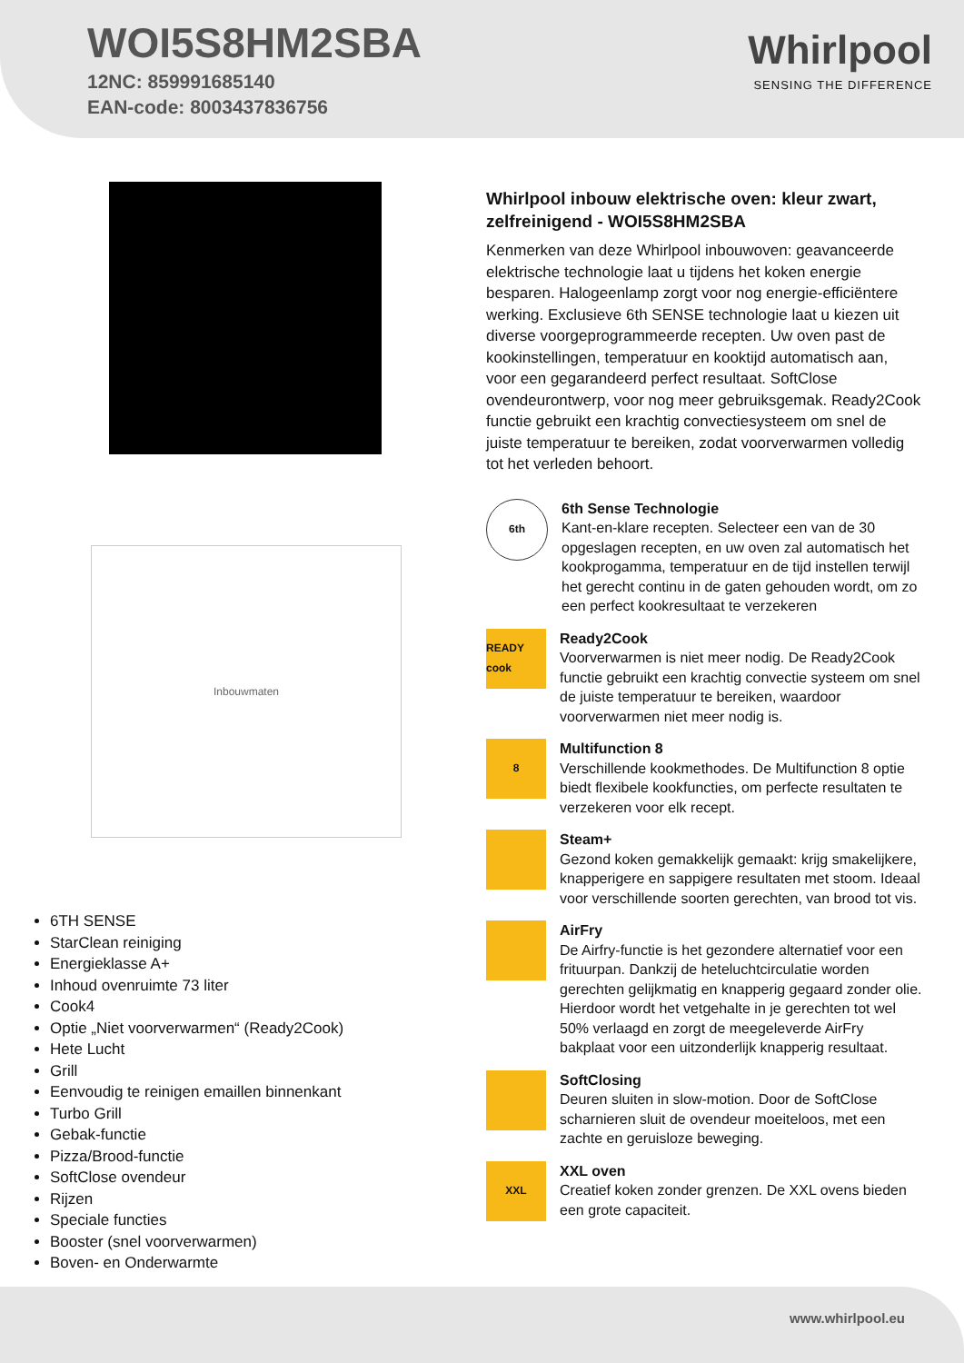WOI5S8HM2SBA
12NC: 859991685140
EAN-code: 8003437836756
Whirlpool
SENSING THE DIFFERENCE
Inbouwmaten
6TH SENSE
StarClean reiniging
Energieklasse A+
Inhoud ovenruimte 73 liter
Cook4
Optie „Niet voorverwarmen“ (Ready2Cook)
Hete Lucht
Grill
Eenvoudig te reinigen emaillen binnenkant
Turbo Grill
Gebak-functie
Pizza/Brood-functie
SoftClose ovendeur
Rijzen
Speciale functies
Booster (snel voorverwarmen)
Boven- en Onderwarmte
Whirlpool inbouw elektrische oven: kleur zwart, zelfreinigend - WOI5S8HM2SBA
Kenmerken van deze Whirlpool inbouwoven: geavanceerde elektrische technologie laat u tijdens het koken energie besparen. Halogeenlamp zorgt voor nog energie-efficiëntere werking. Exclusieve 6th SENSE technologie laat u kiezen uit diverse voorgeprogrammeerde recepten. Uw oven past de kookinstellingen, temperatuur en kooktijd automatisch aan, voor een gegarandeerd perfect resultaat. SoftClose ovendeurontwerp, voor nog meer gebruiksgemak. Ready2Cook functie gebruikt een krachtig convectiesysteem om snel de juiste temperatuur te bereiken, zodat voorverwarmen volledig tot het verleden behoort.
6th
6th Sense Technologie
Kant-en-klare recepten. Selecteer een van de 30 opgeslagen recepten, en uw oven zal automatisch het kookprogamma, temperatuur en de tijd instellen terwijl het gerecht continu in de gaten gehouden wordt, om zo een perfect kookresultaat te verzekeren
READY cook
Ready2Cook
Voorverwarmen is niet meer nodig. De Ready2Cook functie gebruikt een krachtig convectie systeem om snel de juiste temperatuur te bereiken, waardoor voorverwarmen niet meer nodig is.
8
Multifunction 8
Verschillende kookmethodes. De Multifunction 8 optie biedt flexibele kookfuncties, om perfecte resultaten te verzekeren voor elk recept.
Steam+
Gezond koken gemakkelijk gemaakt: krijg smakelijkere, knapperigere en sappigere resultaten met stoom. Ideaal voor verschillende soorten gerechten, van brood tot vis.
AirFry
De Airfry-functie is het gezondere alternatief voor een frituurpan. Dankzij de heteluchtcirculatie worden gerechten gelijkmatig en knapperig gegaard zonder olie. Hierdoor wordt het vetgehalte in je gerechten tot wel 50% verlaagd en zorgt de meegeleverde AirFry bakplaat voor een uitzonderlijk knapperig resultaat.
SoftClosing
Deuren sluiten in slow-motion. Door de SoftClose scharnieren sluit de ovendeur moeiteloos, met een zachte en geruisloze beweging.
XXL
XXL oven
Creatief koken zonder grenzen. De XXL ovens bieden een grote capaciteit.
www.whirlpool.eu